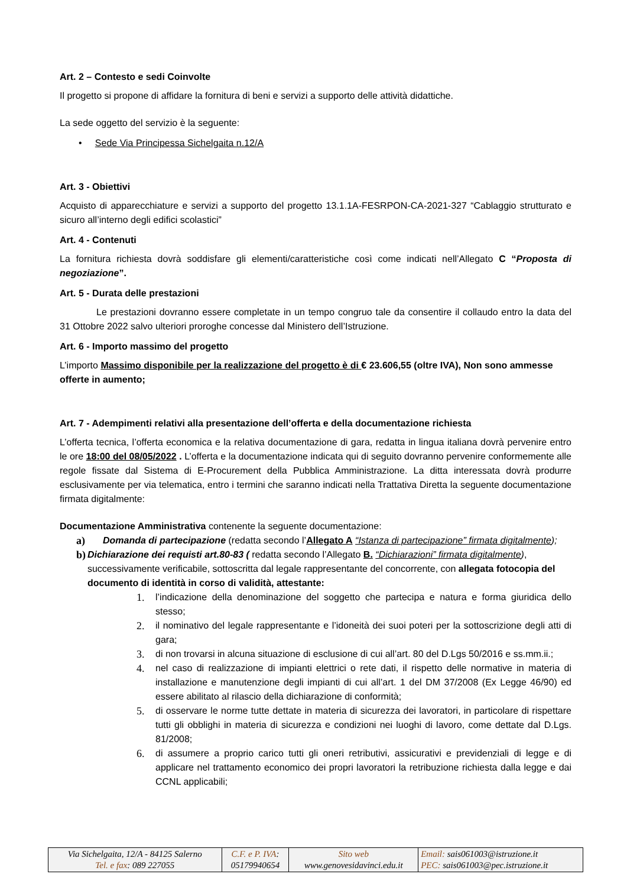Art. 2 – Contesto e sedi Coinvolte
Il progetto si propone di affidare la fornitura di beni e servizi a supporto delle attività didattiche.
La sede oggetto del servizio è la seguente:
• Sede Via Principessa Sichelgaita n.12/A
Art. 3 - Obiettivi
Acquisto di apparecchiature e servizi a supporto del progetto 13.1.1A-FESRPON-CA-2021-327 “Cablaggio strutturato e sicuro all’interno degli edifici scolastici”
Art. 4 - Contenuti
La fornitura richiesta dovrà soddisfare gli elementi/caratteristiche così come indicati nell’Allegato C “Proposta di negoziazione”.
Art. 5 - Durata delle prestazioni
Le prestazioni dovranno essere completate in un tempo congruo tale da consentire il collaudo entro la data del 31 Ottobre 2022 salvo ulteriori proroghe concesse dal Ministero dell’Istruzione.
Art. 6 - Importo massimo del progetto
L’importo Massimo disponibile per la realizzazione del progetto è di € 23.606,55 (oltre IVA), Non sono ammesse offerte in aumento;
Art. 7 - Adempimenti relativi alla presentazione dell’offerta e della documentazione richiesta
L’offerta tecnica, l’offerta economica e la relativa documentazione di gara, redatta in lingua italiana dovrà pervenire entro le ore 18:00 del 08/05/2022 . L’offerta e la documentazione indicata qui di seguito dovranno pervenire conformemente alle regole fissate dal Sistema di E-Procurement della Pubblica Amministrazione. La ditta interessata dovrà produrre esclusivamente per via telematica, entro i termini che saranno indicati nella Trattativa Diretta la seguente documentazione firmata digitalmente:
Documentazione Amministrativa contenente la seguente documentazione:
a) Domanda di partecipazione (redatta secondo l’Allegato A “Istanza di partecipazione” firmata digitalmente);
b) Dichiarazione dei requisti art.80-83 ( redatta secondo l’Allegato B. “Dichiarazioni” firmata digitalmente), successivamente verificabile, sottoscritta dal legale rappresentante del concorrente, con allegata fotocopia del documento di identità in corso di validità, attestante:
1. l’indicazione della denominazione del soggetto che partecipa e natura e forma giuridica dello stesso;
2. il nominativo del legale rappresentante e l’idoneità dei suoi poteri per la sottoscrizione degli atti di gara;
3. di non trovarsi in alcuna situazione di esclusione di cui all’art. 80 del D.Lgs 50/2016 e ss.mm.ii.;
4. nel caso di realizzazione di impianti elettrici o rete dati, il rispetto delle normative in materia di installazione e manutenzione degli impianti di cui all’art. 1 del DM 37/2008 (Ex Legge 46/90) ed essere abilitato al rilascio della dichiarazione di conformità;
5. di osservare le norme tutte dettate in materia di sicurezza dei lavoratori, in particolare di rispettare tutti gli obblighi in materia di sicurezza e condizioni nei luoghi di lavoro, come dettate dal D.Lgs. 81/2008;
6. di assumere a proprio carico tutti gli oneri retributivi, assicurativi e previdenziali di legge e di applicare nel trattamento economico dei propri lavoratori la retribuzione richiesta dalla legge e dai CCNL applicabili;
| Via Sichelgaita, 12/A - 84125 Salerno Tel. e fax : 089 227055 | C.F. e P. IVA : 05179940654 | Sito web www.genovesidavinci.edu.it | Email: sais061003@istruzione.it PEC: sais061003@pec.istruzione.it |